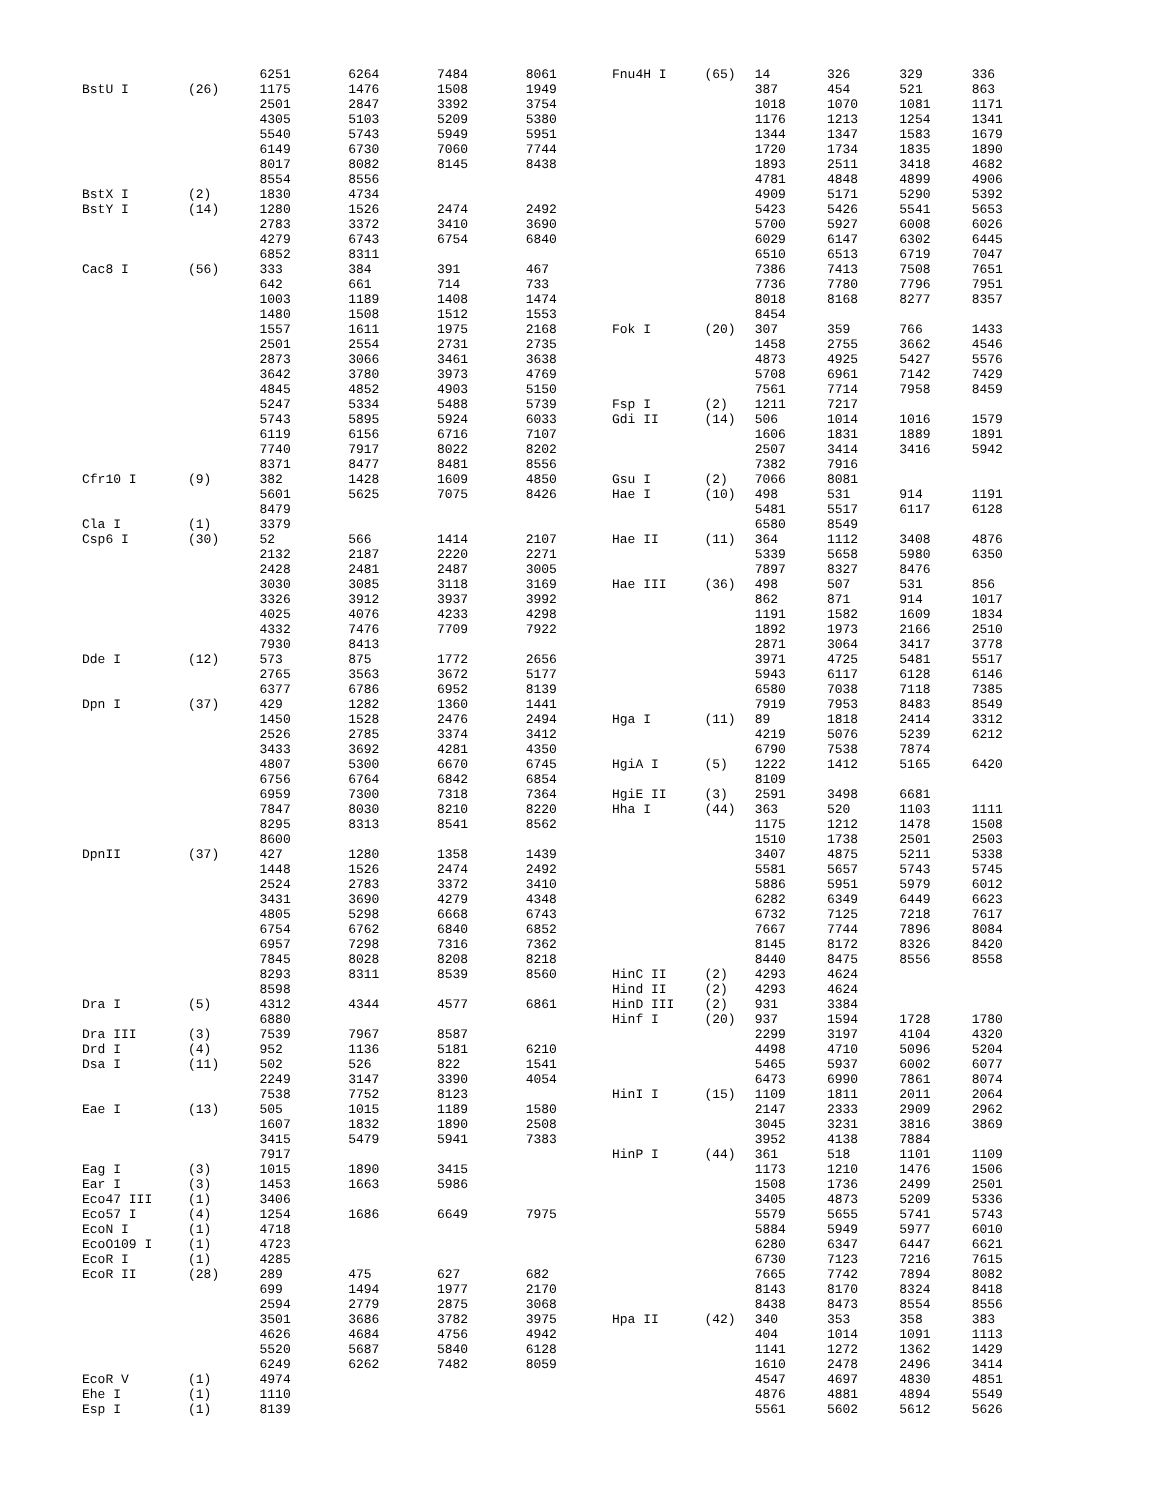| | | 6251 | 6264 | 7484 | 8061 |
| BstU I | (26) | 1175 | 1476 | 1508 | 1949 |
| | | 2501 | 2847 | 3392 | 3754 |
| | | 4305 | 5103 | 5209 | 5380 |
| | | 5540 | 5743 | 5949 | 5951 |
| | | 6149 | 6730 | 7060 | 7744 |
| | | 8017 | 8082 | 8145 | 8438 |
| | | 8554 | 8556 | | |
| BstX I | (2) | 1830 | 4734 | | |
| BstY I | (14) | 1280 | 1526 | 2474 | 2492 |
| | | 2783 | 3372 | 3410 | 3690 |
| | | 4279 | 6743 | 6754 | 6840 |
| | | 6852 | 8311 | | |
| Cac8 I | (56) | 333 | 384 | 391 | 467 |
| | | 642 | 661 | 714 | 733 |
| | | 1003 | 1189 | 1408 | 1474 |
| | | 1480 | 1508 | 1512 | 1553 |
| | | 1557 | 1611 | 1975 | 2168 |
| | | 2501 | 2554 | 2731 | 2735 |
| | | 2873 | 3066 | 3461 | 3638 |
| | | 3642 | 3780 | 3973 | 4769 |
| | | 4845 | 4852 | 4903 | 5150 |
| | | 5247 | 5334 | 5488 | 5739 |
| | | 5743 | 5895 | 5924 | 6033 |
| | | 6119 | 6156 | 6716 | 7107 |
| | | 7740 | 7917 | 8022 | 8202 |
| | | 8371 | 8477 | 8481 | 8556 |
| Cfr10 I | (9) | 382 | 1428 | 1609 | 4850 |
| | | 5601 | 5625 | 7075 | 8426 |
| | | 8479 | | | |
| Cla I | (1) | 3379 | | | |
| Csp6 I | (30) | 52 | 566 | 1414 | 2107 |
| | | 2132 | 2187 | 2220 | 2271 |
| | | 2428 | 2481 | 2487 | 3005 |
| | | 3030 | 3085 | 3118 | 3169 |
| | | 3326 | 3912 | 3937 | 3992 |
| | | 4025 | 4076 | 4233 | 4298 |
| | | 4332 | 7476 | 7709 | 7922 |
| | | 7930 | 8413 | | |
| Dde I | (12) | 573 | 875 | 1772 | 2656 |
| | | 2765 | 3563 | 3672 | 5177 |
| | | 6377 | 6786 | 6952 | 8139 |
| Dpn I | (37) | 429 | 1282 | 1360 | 1441 |
| | | 1450 | 1528 | 2476 | 2494 |
| | | 2526 | 2785 | 3374 | 3412 |
| | | 3433 | 3692 | 4281 | 4350 |
| | | 4807 | 5300 | 6670 | 6745 |
| | | 6756 | 6764 | 6842 | 6854 |
| | | 6959 | 7300 | 7318 | 7364 |
| | | 7847 | 8030 | 8210 | 8220 |
| | | 8295 | 8313 | 8541 | 8562 |
| | | 8600 | | | |
| DpnII | (37) | 427 | 1280 | 1358 | 1439 |
| | | 1448 | 1526 | 2474 | 2492 |
| | | 2524 | 2783 | 3372 | 3410 |
| | | 3431 | 3690 | 4279 | 4348 |
| | | 4805 | 5298 | 6668 | 6743 |
| | | 6754 | 6762 | 6840 | 6852 |
| | | 6957 | 7298 | 7316 | 7362 |
| | | 7845 | 8028 | 8208 | 8218 |
| | | 8293 | 8311 | 8539 | 8560 |
| | | 8598 | | | |
| Dra I | (5) | 4312 | 4344 | 4577 | 6861 |
| | | 6880 | | | |
| Dra III | (3) | 7539 | 7967 | 8587 | |
| Drd I | (4) | 952 | 1136 | 5181 | 6210 |
| Dsa I | (11) | 502 | 526 | 822 | 1541 |
| | | 2249 | 3147 | 3390 | 4054 |
| | | 7538 | 7752 | 8123 | |
| Eae I | (13) | 505 | 1015 | 1189 | 1580 |
| | | 1607 | 1832 | 1890 | 2508 |
| | | 3415 | 5479 | 5941 | 7383 |
| | | 7917 | | | |
| Eag I | (3) | 1015 | 1890 | 3415 | |
| Ear I | (3) | 1453 | 1663 | 5986 | |
| Eco47 III | (1) | 3406 | | | |
| Eco57 I | (4) | 1254 | 1686 | 6649 | 7975 |
| EcoN I | (1) | 4718 | | | |
| EcoO109 I | (1) | 4723 | | | |
| EcoR I | (1) | 4285 | | | |
| EcoR II | (28) | 289 | 475 | 627 | 682 |
| | | 699 | 1494 | 1977 | 2170 |
| | | 2594 | 2779 | 2875 | 3068 |
| | | 3501 | 3686 | 3782 | 3975 |
| | | 4626 | 4684 | 4756 | 4942 |
| | | 5520 | 5687 | 5840 | 6128 |
| | | 6249 | 6262 | 7482 | 8059 |
| EcoR V | (1) | 4974 | | | |
| Ehe I | (1) | 1110 | | | |
| Esp I | (1) | 8139 | | | |
| Fnu4H I | (65) | 14 | 326 | 329 | 336 |
| | | 387 | 454 | 521 | 863 |
| | | 1018 | 1070 | 1081 | 1171 |
| | | 1176 | 1213 | 1254 | 1341 |
| | | 1344 | 1347 | 1583 | 1679 |
| | | 1720 | 1734 | 1835 | 1890 |
| | | 1893 | 2511 | 3418 | 4682 |
| | | 4781 | 4848 | 4899 | 4906 |
| | | 4909 | 5171 | 5290 | 5392 |
| | | 5423 | 5426 | 5541 | 5653 |
| | | 5700 | 5927 | 6008 | 6026 |
| | | 6029 | 6147 | 6302 | 6445 |
| | | 6510 | 6513 | 6719 | 7047 |
| | | 7386 | 7413 | 7508 | 7651 |
| | | 7736 | 7780 | 7796 | 7951 |
| | | 8018 | 8168 | 8277 | 8357 |
| | | 8454 | | | |
| Fok I | (20) | 307 | 359 | 766 | 1433 |
| | | 1458 | 2755 | 3662 | 4546 |
| | | 4873 | 4925 | 5427 | 5576 |
| | | 5708 | 6961 | 7142 | 7429 |
| | | 7561 | 7714 | 7958 | 8459 |
| Fsp I | (2) | 1211 | 7217 | | |
| Gdi II | (14) | 506 | 1014 | 1016 | 1579 |
| | | 1606 | 1831 | 1889 | 1891 |
| | | 2507 | 3414 | 3416 | 5942 |
| | | 7382 | 7916 | | |
| Gsu I | (2) | 7066 | 8081 | | |
| Hae I | (10) | 498 | 531 | 914 | 1191 |
| | | 5481 | 5517 | 6117 | 6128 |
| | | 6580 | 8549 | | |
| Hae II | (11) | 364 | 1112 | 3408 | 4876 |
| | | 5339 | 5658 | 5980 | 6350 |
| | | 7897 | 8327 | 8476 | |
| Hae III | (36) | 498 | 507 | 531 | 856 |
| | | 862 | 871 | 914 | 1017 |
| | | 1191 | 1582 | 1609 | 1834 |
| | | 1892 | 1973 | 2166 | 2510 |
| | | 2871 | 3064 | 3417 | 3778 |
| | | 3971 | 4725 | 5481 | 5517 |
| | | 5943 | 6117 | 6128 | 6146 |
| | | 6580 | 7038 | 7118 | 7385 |
| | | 7919 | 7953 | 8483 | 8549 |
| Hga I | (11) | 89 | 1818 | 2414 | 3312 |
| | | 4219 | 5076 | 5239 | 6212 |
| | | 6790 | 7538 | 7874 | |
| HgiA I | (5) | 1222 | 1412 | 5165 | 6420 |
| | | 8109 | | | |
| HgiE II | (3) | 2591 | 3498 | 6681 | |
| Hha I | (44) | 363 | 520 | 1103 | 1111 |
| | | 1175 | 1212 | 1478 | 1508 |
| | | 1510 | 1738 | 2501 | 2503 |
| | | 3407 | 4875 | 5211 | 5338 |
| | | 5581 | 5657 | 5743 | 5745 |
| | | 5886 | 5951 | 5979 | 6012 |
| | | 6282 | 6349 | 6449 | 6623 |
| | | 6732 | 7125 | 7218 | 7617 |
| | | 7667 | 7744 | 7896 | 8084 |
| | | 8145 | 8172 | 8326 | 8420 |
| | | 8440 | 8475 | 8556 | 8558 |
| HinC II | (2) | 4293 | 4624 | | |
| Hind II | (2) | 4293 | 4624 | | |
| HinD III | (2) | 931 | 3384 | | |
| Hinf I | (20) | 937 | 1594 | 1728 | 1780 |
| | | 2299 | 3197 | 4104 | 4320 |
| | | 4498 | 4710 | 5096 | 5204 |
| | | 5465 | 5937 | 6002 | 6077 |
| | | 6473 | 6990 | 7861 | 8074 |
| HinI I | (15) | 1109 | 1811 | 2011 | 2064 |
| | | 2147 | 2333 | 2909 | 2962 |
| | | 3045 | 3231 | 3816 | 3869 |
| | | 3952 | 4138 | 7884 | |
| HinP I | (44) | 361 | 518 | 1101 | 1109 |
| | | 1173 | 1210 | 1476 | 1506 |
| | | 1508 | 1736 | 2499 | 2501 |
| | | 3405 | 4873 | 5209 | 5336 |
| | | 5579 | 5655 | 5741 | 5743 |
| | | 5884 | 5949 | 5977 | 6010 |
| | | 6280 | 6347 | 6447 | 6621 |
| | | 6730 | 7123 | 7216 | 7615 |
| | | 7665 | 7742 | 7894 | 8082 |
| | | 8143 | 8170 | 8324 | 8418 |
| | | 8438 | 8473 | 8554 | 8556 |
| Hpa II | (42) | 340 | 353 | 358 | 383 |
| | | 404 | 1014 | 1091 | 1113 |
| | | 1141 | 1272 | 1362 | 1429 |
| | | 1610 | 2478 | 2496 | 3414 |
| | | 4547 | 4697 | 4830 | 4851 |
| | | 4876 | 4881 | 4894 | 5549 |
| | | 5561 | 5602 | 5612 | 5626 |